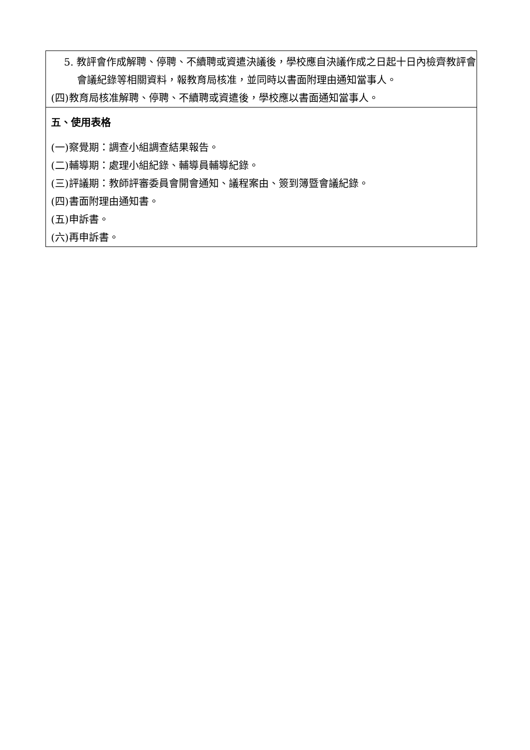| 5. 教評會作成解聘、停聘、不續聘或資遣決議後，學校應自決議作成之日起十日內檢齊教評會會議紀錄等相關資料，報教育局核准，並同時以書面附理由通知當事人。 (四)教育局核准解聘、停聘、不續聘或資遣後，學校應以書面通知當事人。 |
| 五、使用表格 (一)察覺期：調查小組調查結果報告。 (二)輔導期：處理小組紀錄、輔導員輔導紀錄。 (三)評議期：教師評審委員會開會通知、議程案由、簽到簿暨會議紀錄。 (四)書面附理由通知書。 (五)申訴書。 (六)再申訴書。 |